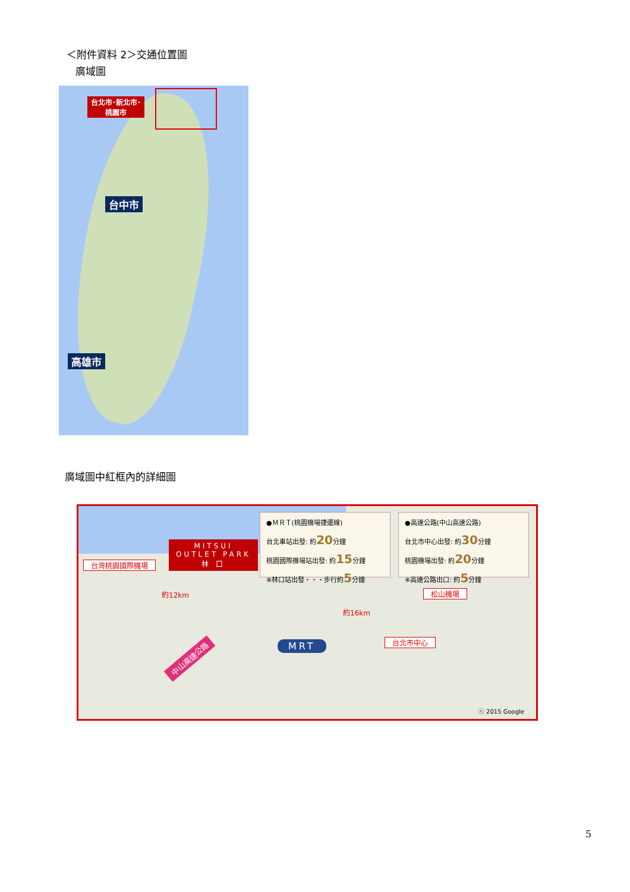＜附件資料 2＞交通位置圖
廣域圖
台北市･新北市･
桃園市
台中市
高雄市
廣域圖中紅框內的詳細圖
台灣桃園國際機場
MITSUI
OUTLET PARK
林 口
●ＭＲＴ(桃園機場捷運線)
台北車站出發: 約20分鐘
桃園國際機場站出發: 約15分鐘
※林口站出發・・・步行約5分鐘
●高速公路(中山高速公路)
台北市中心出發: 約30分鐘
桃園機場出發: 約20分鐘
※高速公路出口: 約5分鐘
約12km
約16km
松山機場
台北市中心
MRT
中山高速公路
ⓒ 2015 Google
5